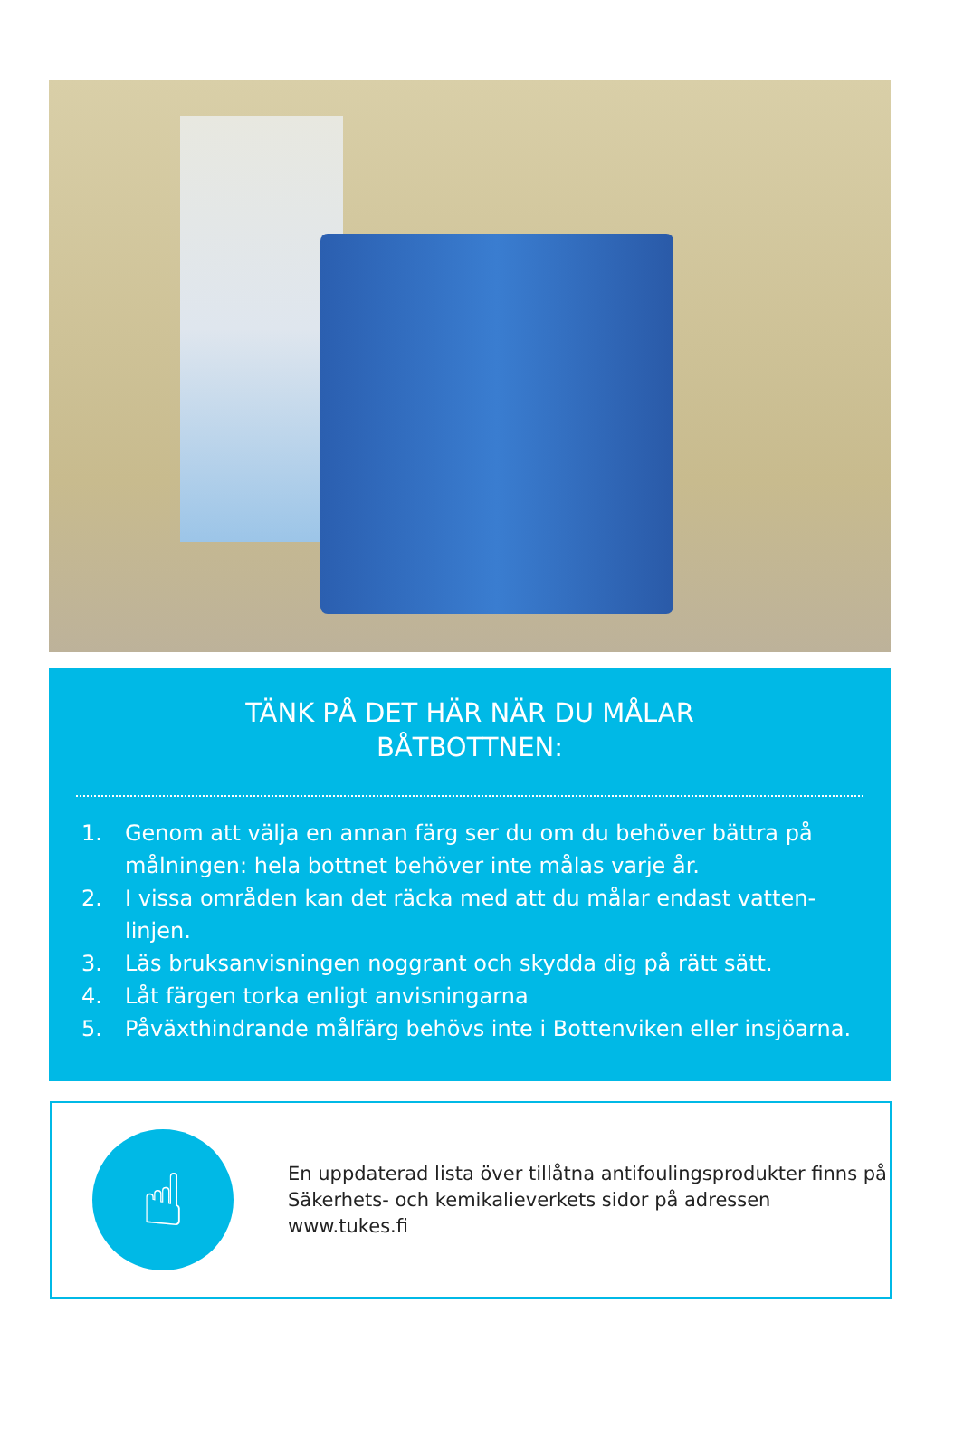TÄNK PÅ DET HÄR NÄR DU MÅLAR
BÅTBOTTNEN:
1. Genom att välja en annan färg ser du om du behöver bättra på målningen: hela bottnet behöver inte målas varje år.
2. I vissa områden kan det räcka med att du målar endast vatten-linjen.
3. Läs bruksanvisningen noggrant och skydda dig på rätt sätt.
4. Låt färgen torka enligt anvisningarna
5. Påväxthindrande målfärg behövs inte i Bottenviken eller insjöarna.
☝
En uppdaterad lista över tillåtna antifoulingsprodukter finns på Säkerhets- och kemikalieverkets sidor på adressen www.tukes.fi